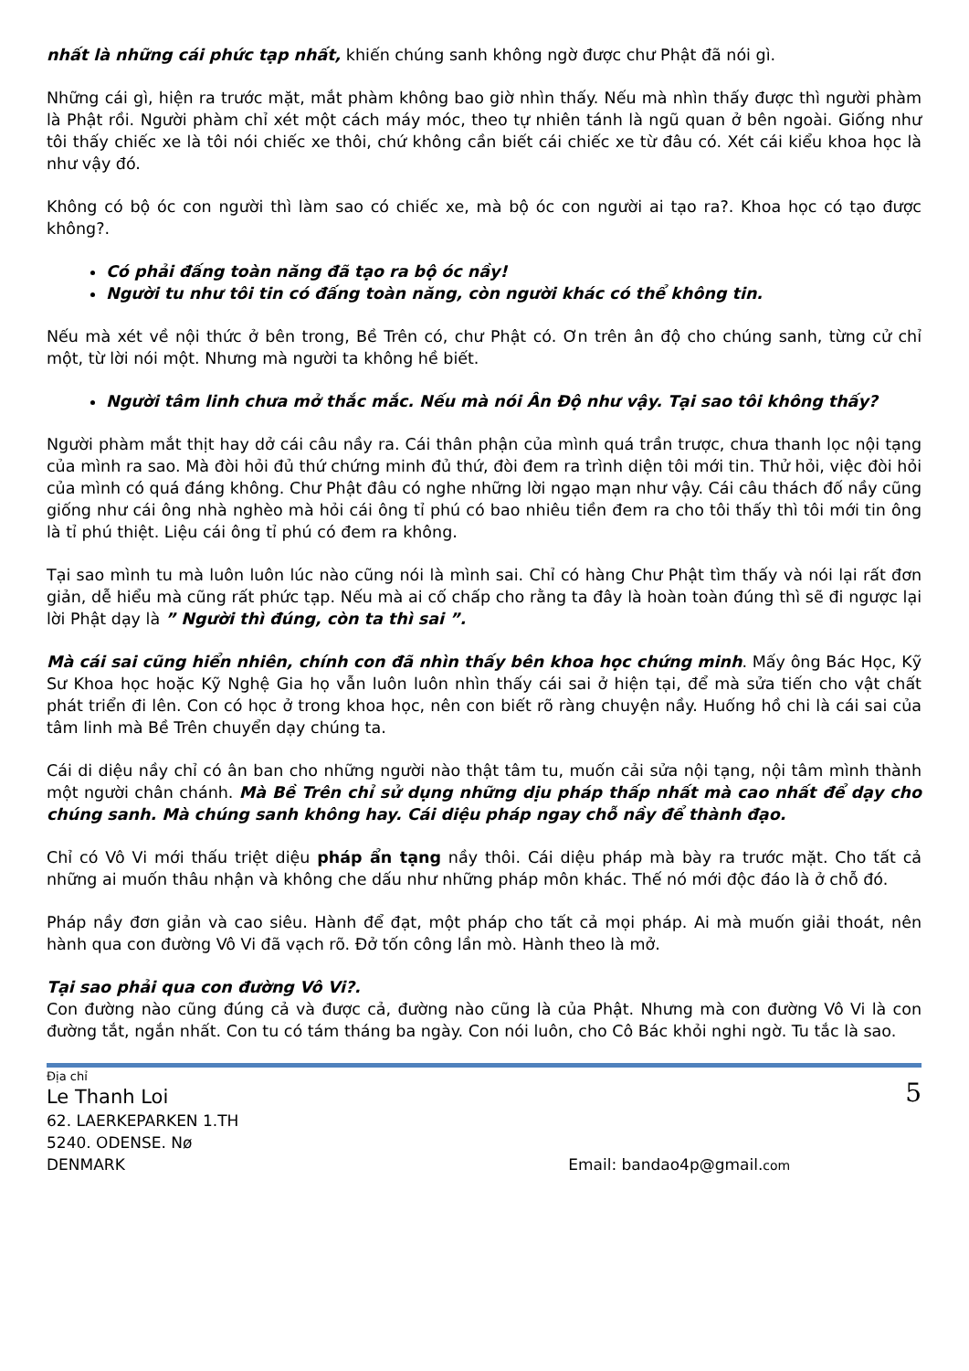nhất là những cái phức tạp nhất, khiến chúng sanh không ngờ được chư Phật đã nói gì.
Những cái gì, hiện ra trước mặt, mắt phàm không bao giờ nhìn thấy. Nếu mà nhìn thấy được thì người phàm là Phật rồi. Người phàm chỉ xét một cách máy móc, theo tự nhiên tánh là ngũ quan ở bên ngoài. Giống như tôi thấy chiếc xe là tôi nói chiếc xe thôi, chứ không cần biết cái chiếc xe từ đâu có. Xét cái kiểu khoa học là như vậy đó.
Không có bộ óc con người thì làm sao có chiếc xe, mà bộ óc con người ai tạo ra?. Khoa học có tạo được không?.
Có phải đấng toàn năng đã tạo ra bộ óc nầy!
Người tu như tôi tin có đấng toàn năng, còn người khác có thể không tin.
Nếu mà xét về nội thức ở bên trong, Bề Trên có, chư Phật có. Ơn trên ân độ cho chúng sanh, từng cử chỉ một, từ lời nói một. Nhưng mà người ta không hề biết.
Người tâm linh chưa mở thắc mắc. Nếu mà nói Ân Độ như vậy. Tại sao tôi không thấy?
Người phàm mắt thịt hay dở cái câu nầy ra. Cái thân phận của mình quá trần trược, chưa thanh lọc nội tạng của mình ra sao. Mà đòi hỏi đủ thứ chứng minh đủ thứ, đòi đem ra trình diện tôi mới tin. Thử hỏi, việc đòi hỏi của mình có quá đáng không. Chư Phật đâu có nghe những lời ngạo mạn như vậy. Cái câu thách đố nầy cũng giống như cái ông nhà nghèo mà hỏi cái ông tỉ phú có bao nhiêu tiền đem ra cho tôi thấy thì tôi mới tin ông là tỉ phú thiệt. Liệu cái ông tỉ phú có đem ra không.
Tại sao mình tu mà luôn luôn lúc nào cũng nói là mình sai. Chỉ có hàng Chư Phật tìm thấy và nói lại rất đơn giản, dễ hiểu mà cũng rất phức tạp. Nếu mà ai cố chấp cho rằng ta đây là hoàn toàn đúng thì sẽ đi ngược lại lời Phật dạy là ” Người thì đúng, còn ta thì sai ”.
Mà cái sai cũng hiển nhiên, chính con đã nhìn thấy bên khoa học chứng minh. Mấy ông Bác Học, Kỹ Sư Khoa học hoặc Kỹ Nghệ Gia họ vẫn luôn luôn nhìn thấy cái sai ở hiện tại, để mà sửa tiến cho vật chất phát triển đi lên. Con có học ở trong khoa học, nên con biết rõ ràng chuyện nầy. Huống hồ chi là cái sai của tâm linh mà Bề Trên chuyển dạy chúng ta.
Cái di diệu nầy chỉ có ân ban cho những người nào thật tâm tu, muốn cải sửa nội tạng, nội tâm mình thành một người chân chánh. Mà Bề Trên chỉ sử dụng những dịu pháp thấp nhất mà cao nhất để dạy cho chúng sanh. Mà chúng sanh không hay. Cái diệu pháp ngay chỗ nầy để thành đạo.
Chỉ có Vô Vi mới thấu triệt diệu pháp ẩn tạng nầy thôi. Cái diệu pháp mà bày ra trước mặt. Cho tất cả những ai muốn thâu nhận và không che dấu như những pháp môn khác. Thế nó mới độc đáo là ở chỗ đó.
Pháp nầy đơn giản và cao siêu. Hành để đạt, một pháp cho tất cả mọi pháp. Ai mà muốn giải thoát, nên hành qua con đường Vô Vi đã vạch rõ. Đở tốn công lần mò. Hành theo là mở.
Tại sao phải qua con đường Vô Vi?.
Con đường nào cũng đúng cả và được cả, đường nào cũng là của Phật. Nhưng mà con đường Vô Vi là con đường tắt, ngắn nhất. Con tu có tám tháng ba ngày. Con nói luôn, cho Cô Bác khỏi nghi ngờ. Tu tắc là sao.
Địa chỉ
Le Thanh Loi
62. LAERKEPARKEN 1.TH
5240. ODENSE. Nø
DENMARK Email: bandao4p@gmail.com
5